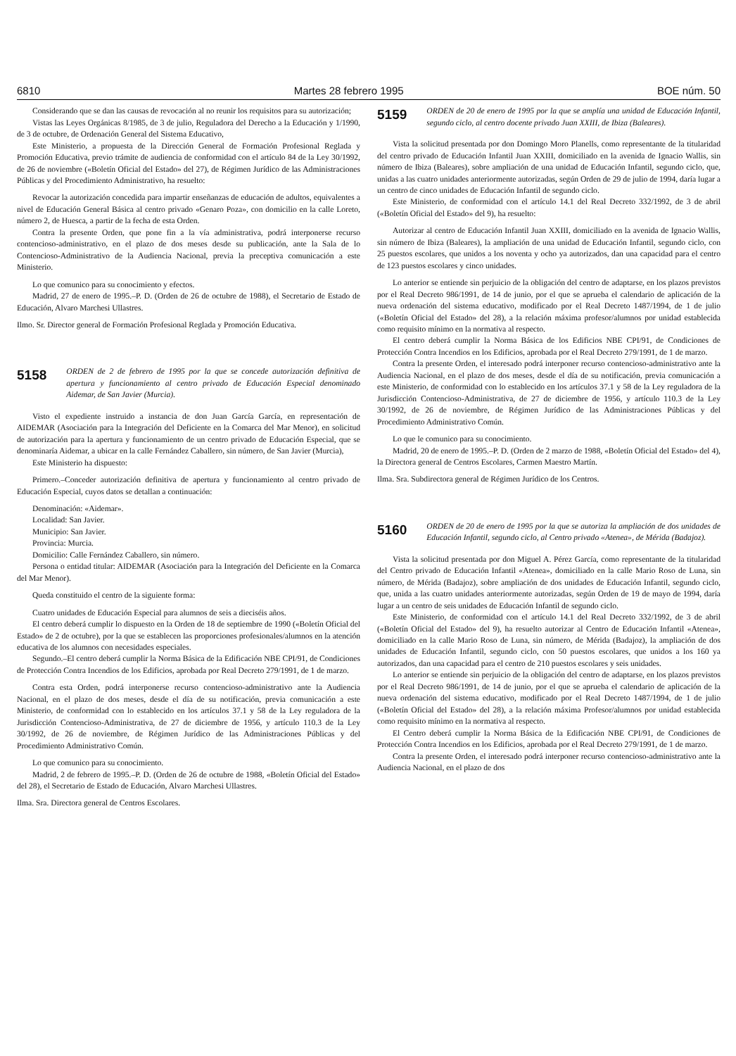6810 Martes 28 febrero 1995 BOE núm. 50
Considerando que se dan las causas de revocación al no reunir los requisitos para su autorización;
Vistas las Leyes Orgánicas 8/1985, de 3 de julio, Reguladora del Derecho a la Educación y 1/1990, de 3 de octubre, de Ordenación General del Sistema Educativo,
Este Ministerio, a propuesta de la Dirección General de Formación Profesional Reglada y Promoción Educativa, previo trámite de audiencia de conformidad con el artículo 84 de la Ley 30/1992, de 26 de noviembre («Boletín Oficial del Estado» del 27), de Régimen Jurídico de las Administraciones Públicas y del Procedimiento Administrativo, ha resuelto:
Revocar la autorización concedida para impartir enseñanzas de educación de adultos, equivalentes a nivel de Educación General Básica al centro privado «Genaro Poza», con domicilio en la calle Loreto, número 2, de Huesca, a partir de la fecha de esta Orden.
Contra la presente Orden, que pone fin a la vía administrativa, podrá interponerse recurso contencioso-administrativo, en el plazo de dos meses desde su publicación, ante la Sala de lo Contencioso-Administrativo de la Audiencia Nacional, previa la preceptiva comunicación a este Ministerio.
Lo que comunico para su conocimiento y efectos.
Madrid, 27 de enero de 1995.–P. D. (Orden de 26 de octubre de 1988), el Secretario de Estado de Educación, Alvaro Marchesi Ullastres.
Ilmo. Sr. Director general de Formación Profesional Reglada y Promoción Educativa.
5158 ORDEN de 2 de febrero de 1995 por la que se concede autorización definitiva de apertura y funcionamiento al centro privado de Educación Especial denominado Aidemar, de San Javier (Murcia).
Visto el expediente instruido a instancia de don Juan García García, en representación de AIDEMAR (Asociación para la Integración del Deficiente en la Comarca del Mar Menor), en solicitud de autorización para la apertura y funcionamiento de un centro privado de Educación Especial, que se denominaría Aidemar, a ubicar en la calle Fernández Caballero, sin número, de San Javier (Murcia),
Este Ministerio ha dispuesto:
Primero.–Conceder autorización definitiva de apertura y funcionamiento al centro privado de Educación Especial, cuyos datos se detallan a continuación:
Denominación: «Aidemar».
Localidad: San Javier.
Municipio: San Javier.
Provincia: Murcia.
Domicilio: Calle Fernández Caballero, sin número.
Persona o entidad titular: AIDEMAR (Asociación para la Integración del Deficiente en la Comarca del Mar Menor).
Queda constituido el centro de la siguiente forma:
Cuatro unidades de Educación Especial para alumnos de seis a dieciséis años.
El centro deberá cumplir lo dispuesto en la Orden de 18 de septiembre de 1990 («Boletín Oficial del Estado» de 2 de octubre), por la que se establecen las proporciones profesionales/alumnos en la atención educativa de los alumnos con necesidades especiales.
Segundo.–El centro deberá cumplir la Norma Básica de la Edificación NBE CPI/91, de Condiciones de Protección Contra Incendios de los Edificios, aprobada por Real Decreto 279/1991, de 1 de marzo.
Contra esta Orden, podrá interponerse recurso contencioso-administrativo ante la Audiencia Nacional, en el plazo de dos meses, desde el día de su notificación, previa comunicación a este Ministerio, de conformidad con lo establecido en los artículos 37.1 y 58 de la Ley reguladora de la Jurisdicción Contencioso-Administrativa, de 27 de diciembre de 1956, y artículo 110.3 de la Ley 30/1992, de 26 de noviembre, de Régimen Jurídico de las Administraciones Públicas y del Procedimiento Administrativo Común.
Lo que comunico para su conocimiento.
Madrid, 2 de febrero de 1995.–P. D. (Orden de 26 de octubre de 1988, «Boletín Oficial del Estado» del 28), el Secretario de Estado de Educación, Alvaro Marchesi Ullastres.
Ilma. Sra. Directora general de Centros Escolares.
5159 ORDEN de 20 de enero de 1995 por la que se amplía una unidad de Educación Infantil, segundo ciclo, al centro docente privado Juan XXIII, de Ibiza (Baleares).
Vista la solicitud presentada por don Domingo Moro Planells, como representante de la titularidad del centro privado de Educación Infantil Juan XXIII, domiciliado en la avenida de Ignacio Wallis, sin número de Ibiza (Baleares), sobre ampliación de una unidad de Educación Infantil, segundo ciclo, que, unidas a las cuatro unidades anteriormente autorizadas, según Orden de 29 de julio de 1994, daría lugar a un centro de cinco unidades de Educación Infantil de segundo ciclo.
Este Ministerio, de conformidad con el artículo 14.1 del Real Decreto 332/1992, de 3 de abril («Boletín Oficial del Estado» del 9), ha resuelto:
Autorizar al centro de Educación Infantil Juan XXIII, domiciliado en la avenida de Ignacio Wallis, sin número de Ibiza (Baleares), la ampliación de una unidad de Educación Infantil, segundo ciclo, con 25 puestos escolares, que unidos a los noventa y ocho ya autorizados, dan una capacidad para el centro de 123 puestos escolares y cinco unidades.
Lo anterior se entiende sin perjuicio de la obligación del centro de adaptarse, en los plazos previstos por el Real Decreto 986/1991, de 14 de junio, por el que se aprueba el calendario de aplicación de la nueva ordenación del sistema educativo, modificado por el Real Decreto 1487/1994, de 1 de julio («Boletín Oficial del Estado» del 28), a la relación máxima profesor/alumnos por unidad establecida como requisito mínimo en la normativa al respecto.
El centro deberá cumplir la Norma Básica de los Edificios NBE CPI/91, de Condiciones de Protección Contra Incendios en los Edificios, aprobada por el Real Decreto 279/1991, de 1 de marzo.
Contra la presente Orden, el interesado podrá interponer recurso contencioso-administrativo ante la Audiencia Nacional, en el plazo de dos meses, desde el día de su notificación, previa comunicación a este Ministerio, de conformidad con lo establecido en los artículos 37.1 y 58 de la Ley reguladora de la Jurisdicción Contencioso-Administrativa, de 27 de diciembre de 1956, y artículo 110.3 de la Ley 30/1992, de 26 de noviembre, de Régimen Jurídico de las Administraciones Públicas y del Procedimiento Administrativo Común.
Lo que le comunico para su conocimiento.
Madrid, 20 de enero de 1995.–P. D. (Orden de 2 marzo de 1988, «Boletín Oficial del Estado» del 4), la Directora general de Centros Escolares, Carmen Maestro Martín.
Ilma. Sra. Subdirectora general de Régimen Jurídico de los Centros.
5160 ORDEN de 20 de enero de 1995 por la que se autoriza la ampliación de dos unidades de Educación Infantil, segundo ciclo, al Centro privado «Atenea», de Mérida (Badajoz).
Vista la solicitud presentada por don Miguel A. Pérez García, como representante de la titularidad del Centro privado de Educación Infantil «Atenea», domiciliado en la calle Mario Roso de Luna, sin número, de Mérida (Badajoz), sobre ampliación de dos unidades de Educación Infantil, segundo ciclo, que, unida a las cuatro unidades anteriormente autorizadas, según Orden de 19 de mayo de 1994, daría lugar a un centro de seis unidades de Educación Infantil de segundo ciclo.
Este Ministerio, de conformidad con el artículo 14.1 del Real Decreto 332/1992, de 3 de abril («Boletín Oficial del Estado» del 9), ha resuelto autorizar al Centro de Educación Infantil «Atenea», domiciliado en la calle Mario Roso de Luna, sin número, de Mérida (Badajoz), la ampliación de dos unidades de Educación Infantil, segundo ciclo, con 50 puestos escolares, que unidos a los 160 ya autorizados, dan una capacidad para el centro de 210 puestos escolares y seis unidades.
Lo anterior se entiende sin perjuicio de la obligación del centro de adaptarse, en los plazos previstos por el Real Decreto 986/1991, de 14 de junio, por el que se aprueba el calendario de aplicación de la nueva ordenación del sistema educativo, modificado por el Real Decreto 1487/1994, de 1 de julio («Boletín Oficial del Estado» del 28), a la relación máxima Profesor/alumnos por unidad establecida como requisito mínimo en la normativa al respecto.
El Centro deberá cumplir la Norma Básica de la Edificación NBE CPI/91, de Condiciones de Protección Contra Incendios en los Edificios, aprobada por el Real Decreto 279/1991, de 1 de marzo.
Contra la presente Orden, el interesado podrá interponer recurso contencioso-administrativo ante la Audiencia Nacional, en el plazo de dos